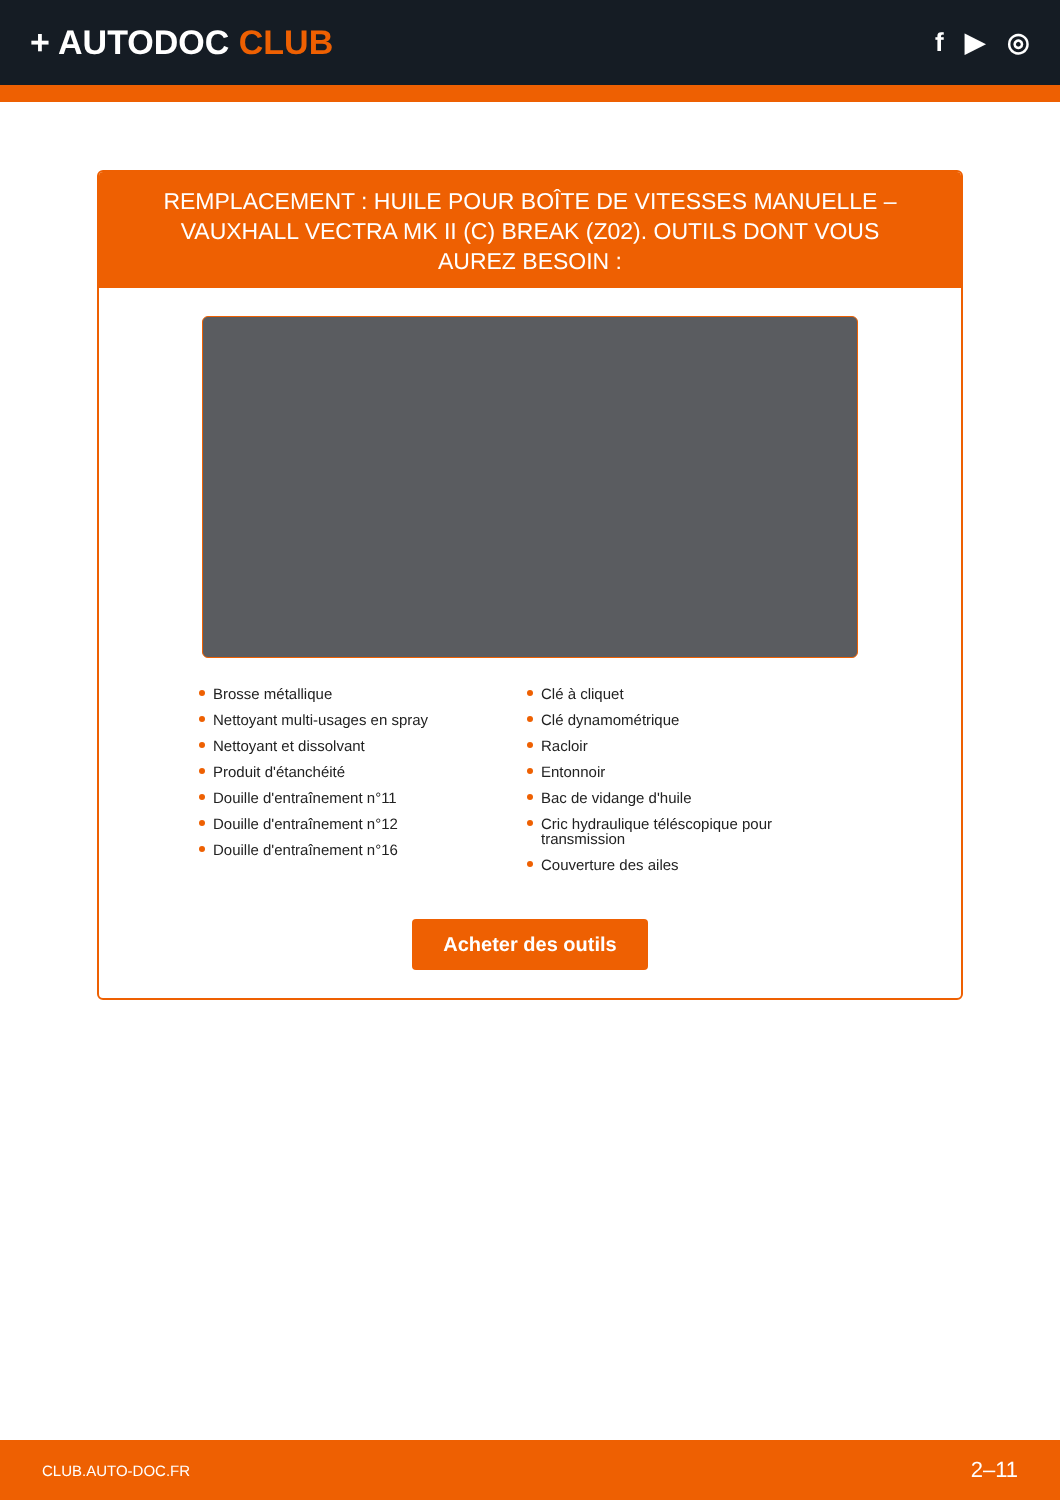+ AUTODOC CLUB
f ▶ ◎
REMPLACEMENT : HUILE POUR BOÎTE DE VITESSES MANUELLE – VAUXHALL VECTRA MK II (C) BREAK (Z02). OUTILS DONT VOUS AUREZ BESOIN :
Brosse métallique
Nettoyant multi-usages en spray
Nettoyant et dissolvant
Produit d'étanchéité
Douille d'entraînement n°11
Douille d'entraînement n°12
Douille d'entraînement n°16
Clé à cliquet
Clé dynamométrique
Racloir
Entonnoir
Bac de vidange d'huile
Cric hydraulique téléscopique pour transmission
Couverture des ailes
Acheter des outils
CLUB.AUTO-DOC.FR 2–11